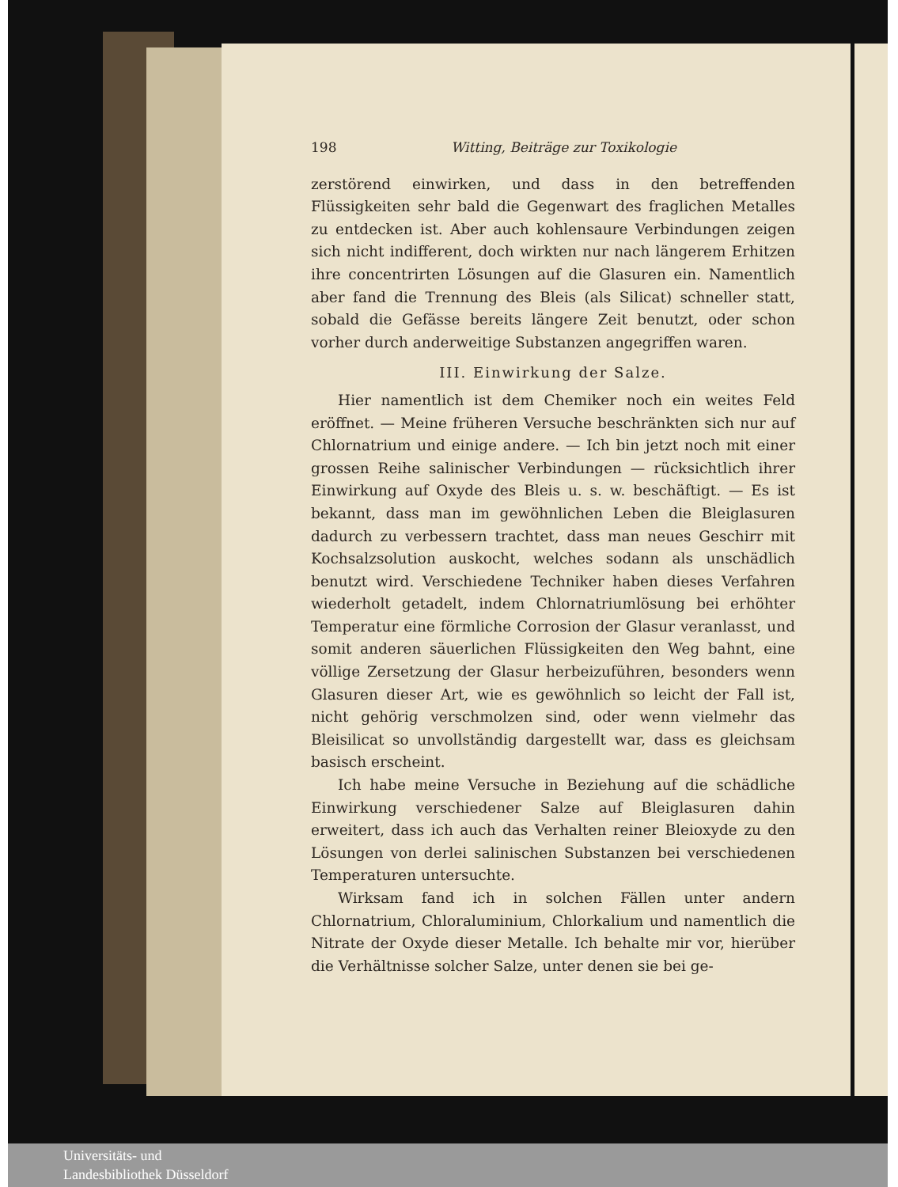198 Witting, Beiträge zur Toxikologie
zerstörend einwirken, und dass in den betreffenden Flüssigkeiten sehr bald die Gegenwart des fraglichen Metalles zu entdecken ist. Aber auch kohlensaure Verbindungen zeigen sich nicht indifferent, doch wirkten nur nach längerem Erhitzen ihre concentrirten Lösungen auf die Glasuren ein. Namentlich aber fand die Trennung des Bleis (als Silicat) schneller statt, sobald die Gefässe bereits längere Zeit benutzt, oder schon vorher durch anderweitige Substanzen angegriffen waren.
III. Einwirkung der Salze.
Hier namentlich ist dem Chemiker noch ein weites Feld eröffnet. — Meine früheren Versuche beschränkten sich nur auf Chlornatrium und einige andere. — Ich bin jetzt noch mit einer grossen Reihe salinischer Verbindungen — rücksichtlich ihrer Einwirkung auf Oxyde des Bleis u. s. w. beschäftigt. — Es ist bekannt, dass man im gewöhnlichen Leben die Bleiglasuren dadurch zu verbessern trachtet, dass man neues Geschirr mit Kochsalzsolution auskocht, welches sodann als unschädlich benutzt wird. Verschiedene Techniker haben dieses Verfahren wiederholt getadelt, indem Chlornatriumlösung bei erhöhter Temperatur eine förmliche Corrosion der Glasur veranlasst, und somit anderen säuerlichen Flüssigkeiten den Weg bahnt, eine völlige Zersetzung der Glasur herbeizuführen, besonders wenn Glasuren dieser Art, wie es gewöhnlich so leicht der Fall ist, nicht gehörig verschmolzen sind, oder wenn vielmehr das Bleisilicat so unvollständig dargestellt war, dass es gleichsam basisch erscheint.
Ich habe meine Versuche in Beziehung auf die schädliche Einwirkung verschiedener Salze auf Bleiglasuren dahin erweitert, dass ich auch das Verhalten reiner Bleioxyde zu den Lösungen von derlei salinischen Substanzen bei verschiedenen Temperaturen untersuchte.
Wirksam fand ich in solchen Fällen unter andern Chlornatrium, Chloraluminium, Chlorkalium und namentlich die Nitrate der Oxyde dieser Metalle. Ich behalte mir vor, hierüber die Verhältnisse solcher Salze, unter denen sie bei ge-
Universitäts- und
Landesbibliothek Düsseldorf